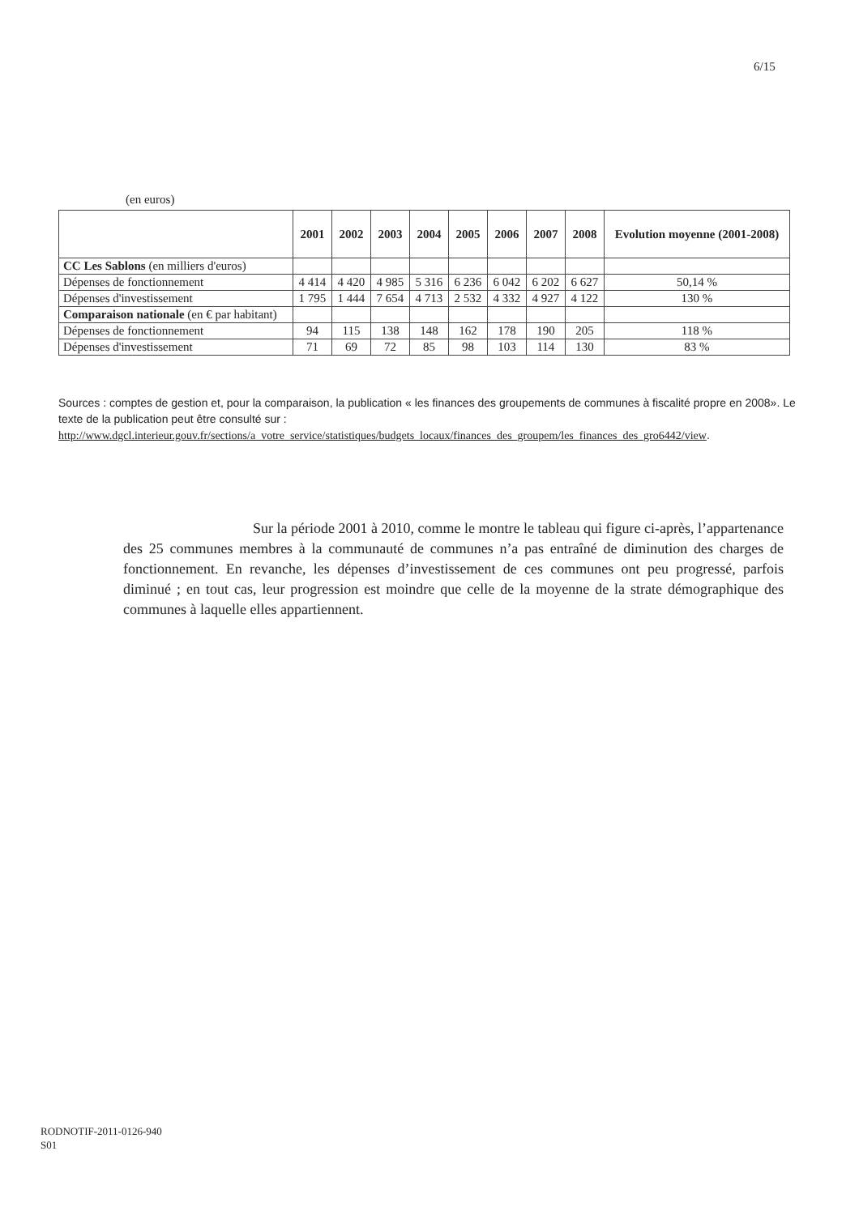6/15
(en euros)
| | 2001 | 2002 | 2003 | 2004 | 2005 | 2006 | 2007 | 2008 | Evolution moyenne (2001-2008) |
| --- | --- | --- | --- | --- | --- | --- | --- | --- | --- |
| CC Les Sablons (en milliers d'euros) | | | | | | | | | |
| Dépenses de fonctionnement | 4 414 | 4 420 | 4 985 | 5 316 | 6 236 | 6 042 | 6 202 | 6 627 | 50,14 % |
| Dépenses d'investissement | 1 795 | 1 444 | 7 654 | 4 713 | 2 532 | 4 332 | 4 927 | 4 122 | 130 % |
| Comparaison nationale (en € par habitant) | | | | | | | | | |
| Dépenses de fonctionnement | 94 | 115 | 138 | 148 | 162 | 178 | 190 | 205 | 118 % |
| Dépenses d'investissement | 71 | 69 | 72 | 85 | 98 | 103 | 114 | 130 | 83 % |
Sources : comptes de gestion et, pour la comparaison, la publication « les finances des groupements de communes à fiscalité propre en 2008». Le texte de la publication peut être consulté sur :
http://www.dgcl.interieur.gouv.fr/sections/a_votre_service/statistiques/budgets_locaux/finances_des_groupem/les_finances_des_gro6442/view.
Sur la période 2001 à 2010, comme le montre le tableau qui figure ci-après, l’appartenance des 25 communes membres à la communauté de communes n’a pas entraîné de diminution des charges de fonctionnement. En revanche, les dépenses d’investissement de ces communes ont peu progressé, parfois diminué ; en tout cas, leur progression est moindre que celle de la moyenne de la strate démographique des communes à laquelle elles appartiennent.
RODNOTIF-2011-0126-940
S01